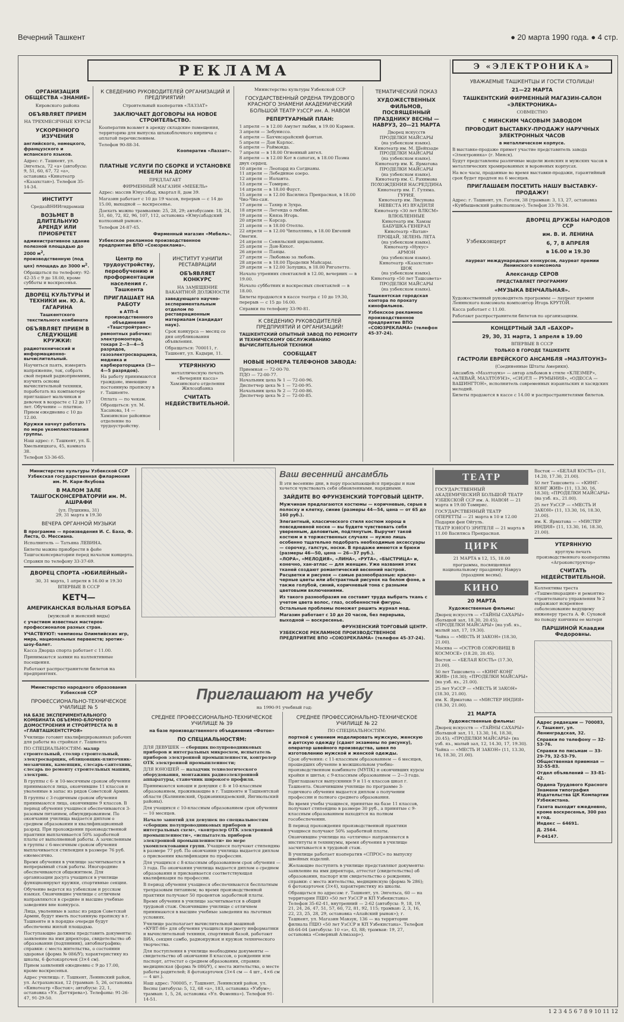Вечерний Ташкент ● 20 марта 1990 года. ● 4 стр.
РЕКЛАМА
ОРГАНИЗАЦИЯ ОБЩЕСТВА «ЗНАНИЕ»
Кировского района
ОБЪЯВЛЯЕТ ПРИЕМ
НА ТРЕХМЕСЯЧНЫЕ КУРСЫ
УСКОРЕННОГО ИЗУЧЕНИЯ
английского, немецкого, французского и испанского языков.
Адрес: г. Ташкент, ул. Энгельса, 72 «а» (автобусы: 9, 51, 60, 67, 72 «а», остановка «Кинотеатр «Казахстан»). Телефон 35-14-34.
ИНСТИТУТ
СредазВНИИгидромаш
ВОЗЬМЕТ В ДЛИТЕЛЬНУЮ АРЕНДУ ИЛИ ПРИОБРЕТЕТ
административное здание полезной площадью до 2000 м<sup>2</sup>, производственную (под цех) площадь до 3000 м<sup>2</sup>.
Обращаться по телефону: 92-42-35 с 9 до 18.00, кроме субботы и воскресенья.
ДВОРЕЦ КУЛЬТУРЫ И ТЕХНИКИ им. Ю. А. ГАГАРИНА
Ташкентского текстильного комбината
ОБЪЯВЛЯЕТ ПРИЕМ В СЛЕДУЮЩИЕ КРУЖКИ:
радиотехнический и информационно-вычислительный.
Научиться паять, измерить напряжение, ток, собрать свой первый радиоприемник, изучить основы вычислительной техники, поработать на компьютере приглашает мальчиков и девочек в возрасте с 12 до 17 лет. Обучение — платное. Прием ежедневно с 10 до 12.00.
Кружки начнут работать по мере укомплектования группы.
Наш адрес: г. Ташкент, ул. Б. Хмельницкого, 45, комната 38.
Телефон 53-36-65.
К СВЕДЕНИЮ РУКОВОДИТЕЛЕЙ ОРГАНИЗАЦИЙ И ПРЕДПРИЯТИЙ!
Строительный кооператив «ЛАЗЗАТ»
ЗАКЛЮЧАЕТ ДОГОВОРЫ НА НОВОЕ СТРОИТЕЛЬСТВО.
Кооператив возьмет в аренду складские помещения, территорию для выпуска шлакоблочного кирпича с оплатой перечислением.
Телефон 90-88-34.
Кооператив «Лаззат».
ПЛАТНЫЕ УСЛУГИ ПО СБОРКЕ И УСТАНОВКЕ МЕБЕЛИ НА ДОМУ
ПРЕДЛАГАЕТ
ФИРМЕННЫЙ МАГАЗИН «МЕБЕЛЬ»
Адрес: массив Юнусабад, квартал 8, дом 39.
Магазин работает с 10 до 19 часов, перерыв — с 14 до 15.00, выходной — воскресенье.
Доехать можно трамваями: 25, 28, 29; автобусами: 18, 24, 51, 60, 72, 82, 96, 107, 112, остановка «Юнусабадский колхозный рынок».
Телефон 24-87-45.
Фирменный магазин «Мебель».
Узбекское рекламное производственное предприятие ВПО «Союзреклама».
Центр по трудоустройству, переобучению и профориентации населения г. Ташкента
ПРИГЛАШАЕТ НА РАБОТУ
в АТП-4 производственного объединения «Ташстройтранс»
ремонтных рабочих: электромонтера, токаря 2—3—4—5 разрядов, газоэлектросварщика, медника и карбюраторщика (3—4—5 разрядов).
На работу принимаются граждане, имеющие постоянную прописку в г. Ташкенте.
Оплата — по чекам.
Обращаться: ул. М. Хасанова, 14 — Хамзинское районное отделение по трудоустройству.
ИНСТИТУТ УзНИПИ РЕСТАВРАЦИИ
ОБЪЯВЛЯЕТ КОНКУРС
НА ЗАМЕЩЕНИЕ ВАКАНТНОЙ ДОЛЖНОСТИ
заведующего научно-экспериментальным отделом по реставрационным материалам (кандидат наук).
Срок конкурса — месяц со дня опубликования объявления.
Обращаться: 700011, г. Ташкент, ул. Кадыри, 11.
УТЕРЯННУЮ
металлическую печать «Вечерняя касса» Хамзинского отделения Жилсоцбанка
СЧИТАТЬ НЕДЕЙСТВИТЕЛЬНОЙ.
Министерство культуры Узбекской ССР
ГОСУДАРСТВЕННЫЙ ОРДЕНА ТРУДОВОГО КРАСНОГО ЗНАМЕНИ АКАДЕМИЧЕСКИЙ БОЛЬШОЙ ТЕАТР УзССР им. А. НАВОИ
РЕПЕРТУАРНЫЙ ПЛАН:
1 апреля — в 12.00 Амулет любви, в 19.00 Кармен.
3 апреля — Зебуниссо.
4 апреля — Бахчисарайский фонтан.
5 апреля — Дон Карлос.
6 апреля — Раймонда.
7 апреля — в 18.00 Огненный ангел.
8 апреля — в 12.00 Кот в сапогах, в 18.00 Поэма двух сердец.
10 апреля — Леопард из Согдианы.
11 апреля — Лебединое озеро.
12 апреля — Иоланта.
13 апреля — Томирис.
14 апреля — в 18.00 Фауст.
15 апреля — в 12.00 Василиса Прекрасная, в 18.00 Чио-Чио-сан.
17 апреля — Тахир и Зухра.
18 апреля — Легенда о любви.
19 апреля — Князь Игорь.
20 апреля — Корсар.
21 апреля — в 18.00 Отелло.
22 апреля — в 12.00 Чиполлино, в 18.00 Евгений Онегин.
24 апреля — Севильский цирюльник.
25 апреля — Дон-Кихот.
26 апреля — Паяцы.
27 апреля — Любовью за любовь.
28 апреля — в 18.00 Проделки Майсары.
29 апреля — в 12.00 Золушка, в 18.00 Риголетто.
Начало утренних спектаклей в 12.00, вечерних — в 19.00.
Начало субботних и воскресных спектаклей — в 18.00.
Билеты продаются в кассе театра с 10 до 19.30, перерыв — с 15 до 16.00.
Справки по телефону 33-90-81.
К СВЕДЕНИЮ РУКОВОДИТЕЛЕЙ ПРЕДПРИЯТИЙ И ОРГАНИЗАЦИЙ!
ТАШКЕНТСКИЙ ОПЫТНЫЙ ЗАВОД ПО РЕМОНТУ И ТЕХНИЧЕСКОМУ ОБСЛУЖИВАНИЮ ВЫЧИСЛИТЕЛЬНОЙ ТЕХНИКИ
СООБЩАЕТ
НОВЫЕ НОМЕРА ТЕЛЕФОНОВ ЗАВОДА:
Приемная — 72-00-70.
ПДО — 72-00-77.
Начальник цеха № 1 — 72-00-96.
Диспетчер цеха № 1 — 72-00-95.
Начальник цеха № 2 — 72-00-86.
Диспетчер цеха № 2 — 72-00-85.
ТЕМАТИЧЕСКИЙ ПОКАЗ
ХУДОЖЕСТВЕННЫХ ФИЛЬМОВ, ПОСВЯЩЕННЫЙ ПРАЗДНИКУ ВЕСНЫ — НАВРУЗ, 20—21 МАРТА
Дворец искусств
ПРОДЕЛКИ МАЙСАРЫ
(на узбекском языке).
Кинотеатр им. М. Шейхзаде
ПРОДЕЛКИ МАЙСАРЫ
(на узбекском языке).
Кинотеатр им. К. Ярматова
ПРОДЕЛКИ МАЙСАРЫ
(на узбекском языке).
Кинотеатр им. С. Рахимова
ПОХОЖДЕНИЯ НАСРЕДДИНА
Кинотеатр им. Г. Гуляма.
ГУРИЯ.
Кинотеатр им. Лисунова
НЕВЕСТА ИЗ ВУАДИЛЯ
Кинотеатр «30 лет ВЛКСМ»
ВЛЮБЛЕННЫЕ
Кинотеатр им. Хамзы
БАБУШКА-ГЕНЕРАЛ
Кинотеатр «Ватан»
ПРОЩАЙ, ЗЕЛЕНЬ ЛЕТА
(на узбекском языке).
Кинотеатр «Нукус»
АРМОН
(на узбекском языке).
Кинотеатр «Казахстан»
ШОК
(на узбекском языке).
Кинотеатр «50 лет Ташсовета»
ПРОДЕЛКИ МАЙСАРЫ
(на узбекском языке).
Ташкентская городская контора по прокату кинофильмов.
Узбекское рекламное производственное предприятие ВПО «СОЮЗРЕКЛАМА» (телефон 45-37-24).
Э «ЭЛЕКТРОНИКА»
УВАЖАЕМЫЕ ТАШКЕНТЦЫ И ГОСТИ СТОЛИЦЫ!
21—22 МАРТА
ТАШКЕНТСКИЙ ФИРМЕННЫЙ МАГАЗИН-САЛОН «ЭЛЕКТРОНИКА»
СОВМЕСТНО
С МИНСКИМ ЧАСОВЫМ ЗАВОДОМ
ПРОВОДИТ ВЫСТАВКУ-ПРОДАЖУ НАРУЧНЫХ ЭЛЕКТРОННЫХ ЧАСОВ
в металлическом корпусе.
В выставке-продаже примет участие представитель завода «Электроника» (г. Минск).
Будут представлены различные модели женских и мужских часов в металлических хромированных и вороненых корпусах.
На все часы, проданные во время выставки-продажи, гарантийный срок будет продлен на 6 месяцев.
ПРИГЛАШАЕМ ПОСЕТИТЬ НАШУ ВЫСТАВКУ-ПРОДАЖУ!
Адрес: г. Ташкент, ул. Гоголя, 38 (трамваи: 3, 13, 27, остановка «Куйбышевский райисполком»). Телефон 33-78-34.
Узбекконцерт
ДВОРЕЦ ДРУЖБЫ НАРОДОВ ССР
им. В. И. ЛЕНИНА
6, 7, 8 АПРЕЛЯ
в 16.00 и 19.30
лауреат международных конкурсов, лауреат премии Ленинского комсомола
Александр СЕРОВ
ПРЕДСТАВЛЯЕТ ПРОГРАММУ
«МУЗЫКА ВЕНЧАЛЬНАЯ».
Художественный руководитель программы — лауреат премии Ленинского комсомола композитор Игорь КРУТОЙ.
Касса работает с 11.00.
Работают распространители билетов по организациям.
КОНЦЕРТНЫЙ ЗАЛ «БАХОР»
29, 30, 31 марта, 1 апреля в 19.00
ВПЕРВЫЕ В СССР
ТОЛЬКО В ГОРОДЕ ТАШКЕНТЕ
ГАСТРОЛИ ЕВРЕЙСКОГО АНСАМБЛЯ «МАЗЛТОУНЗ»
(Соединенные Штаты Америки).
Ансамбль «Мазлтоунз» — автор альбомов в стиле «КЛЕЗМЕР», «АЛЕВАЙ, МАЗЛТОУНЗ», «СИЭТЛ — РУМЫНИЯ», «ОДЕССА — ВАШИНГТОН», исполнитель современных израильских и хасидских мелодий.
Билеты продаются в кассе с 14.00 и распространителями билетов.
Министерство культуры Узбекской ССР
Узбекская государственная филармония им. М. Кари-Якубова
В МАЛОМ ЗАЛЕ ТАШГОСКОНСЕРВАТОРИИ им. М. АШРАФИ
(ул. Пушкина, 31)
29, 31 марта в 19.30
ВЕЧЕРА ОРГАННОЙ МУЗЫКИ
В программе — произведения И. С. Баха, Ф. Листа, О. Мессиана.
Исполнитель — Татьяна ЛЕВИНА.
Билеты можно приобрести в фойе Ташгосконсерватории перед началом концерта.
Справки по телефону 33-37-69.
ДВОРЕЦ СПОРТА «ЮБИЛЕЙНЫЙ»
30, 31 марта, 1 апреля в 16.00 и 19.30
ВПЕРВЫЕ В СССР
КЕТЧ—
АМЕРИКАНСКАЯ ВОЛЬНАЯ БОРЬБА
(мужской и женский виды)
с участием известных мастеров-профессионалов разных стран.
УЧАСТВУЮТ: чемпионы Олимпийских игр, мира, национальных первенств; эротик-шоу-балет.
Касса Дворца спорта работает с 11.00.
Принимаются заявки на коллективные посещения.
Работают распространители билетов на предприятиях.
Ваш весенний ансамбль
В эти весенние дни, в пору просыпающейся природы и нам хочется чувствовать себя обновленными, нарядными.
ЗАЙДИТЕ ВО ФРУНЗЕНСКИЙ ТОРГОВЫЙ ЦЕНТР.
Мужчинам предлагаются костюмы — коричневые, серые в полоску и клетку, синие (размеры 44—54, цена — от 65 до 160 руб.).
Элегантный, классического стиля костюм хорош в повседневной носке — вы будете чувствовать себя уверенным, деловитым, подтянутым. Выручит такой костюм и в торжественных случаях — нужно лишь особенно тщательно подобрать необходимые аксессуары — сорочку, галстук, носки. В продаже имеются и брюки (размеры 46—50, цена — 26—37 руб.).
«ЛОРА», «МЕЛОДИЯ», «ЛИНА», «РУТА», «БЫСТРИЦА» и, конечно, хан-атлас — для женщин. Уже названия этих тканей создают романтический весенний настрой. Расцветки и рисунок — самые разнообразные: красно-черные цветы или абстрактный рисунок на белом фоне, а также голубой, синий, коричневый тона с разными цветовыми включениями.
Из такого разнообразия не составит труда выбрать ткань с учетом цвета волос, глаз, особенностей фигуры.
Остальные проблемы поможет решить журнал мод.
Магазин работает с 10 до 20 часов, без перерыва, выходной — воскресенье.
ФРУНЗЕНСКИЙ ТОРГОВЫЙ ЦЕНТР.
УЗБЕКСКОЕ РЕКЛАМНОЕ ПРОИЗВОДСТВЕННОЕ ПРЕДПРИЯТИЕ ВПО «СОЮЗРЕКЛАМА» (телефон 45-37-24).
Министерство народного образования Узбекской ССР
ПРОФЕССИОНАЛЬНО-ТЕХНИЧЕСКОЕ УЧИЛИЩЕ № 5
НА БАЗЕ ЭКСПЕРИМЕНТАЛЬНОГО КОМБИНАТА ОБЪЕМНО-БЛОЧНОГО ДОМОСТРОЕНИЯ И СТРОЙТРЕСТА № 8 «ГЛАВТАШКЕНТСТРОЯ»
Училище готовит квалифицированных рабочих для работы на стройках г. Ташкента
ПО СПЕЦИАЛЬНОСТЯМ: маляр строительный, столяр строительный, электросварщик, облицовщик-плиточник-мозаичник, каменщик, слесарь-сантехник, слесарь по ремонту строительных машин, электрик.
В группы с 6- и 10-месячным сроком обучения принимаются лица, окончившие 11 классов и уволенные в запас из рядов Советской Армии.
В группы с 3-годичным сроком обучения принимаются лица, окончившие 9 классов. В период обучения учащиеся обеспечиваются 3-разовым питанием, обмундированием. По окончании училища выдается диплом о среднем образовании и квалификационный разряд. При прохождении производственной практики выплачивается 50% заработной платы от выполненной работы. А зачисленным в группы с 6-месячным сроком обучения выплачивается стипендия в размере 76 руб. ежемесячно.
Время обучения в училище засчитывается в непрерывный стаж работы. Иногородние обеспечиваются общежитием. Для организации досуга учащихся в училище функционируют кружки, спортивные секции.
Обучение ведется на узбекском и русском языках. Окончившие училище с отличием направляются в средние и высшие учебные заведения вне конкурса.
Лица, уволенные в запас из рядов Советской Армии, будут иметь постоянную прописку в г. Ташкенте и в порядке очереди будут обеспечены жилой площадью.
Поступающие должны представить документы: заявление на имя директора, свидетельство об образовании (подлинник), автобиографию; справки: с места жительства, о состоянии здоровья (форма № 086/У); характеристику из школы, 6 фотокарточек (3×4 см).
Прием заявлений ежедневно с 9 до 17.00, кроме воскресенья.
Адрес училища: г. Ташкент, Ленинский район, ул. Астраханская, 12 (трамваи: 5, 26, остановка «Кинотеатр «Восток»; автобусы: 22, 1, остановка «Ул. Дегтярева»). Телефоны: 91-26-47, 91-29-50.
Приглашают на учебу
на 1990-91 учебный год:
СРЕДНЕЕ ПРОФЕССИОНАЛЬНО-ТЕХНИЧЕСКОЕ УЧИЛИЩЕ № 39
на базе производственного объединения «Фотон»
ПО СПЕЦИАЛЬНОСТЯМ:
ДЛЯ ДЕВУШЕК — сборщик полупроводниковых приборов и интегральных микросхем, испытатель приборов электронной промышленности, контролер ОТК электронной промышленности;
ДЛЯ ЮНОШЕЙ — наладчик технологического оборудования, монтажник радиоэлектронной аппаратуры, станочник широкого профиля.
Принимаются юноши и девушки с 8- и 10-классным образованием, проживающие в г. Ташкенте и Ташкентской области (Калининский, Орджоникидзевский, Янгиюльский районы).
Для учащихся с 10-классным образованием срок обучения — 10 месяцев.
Начало занятий для девушек по специальностям «сборщик полупроводниковых приборов и интегральных схем», «контролер ОТК электронной промышленности», «испытатель приборов электронной промышленности» по мере укомплектования групп. Учащиеся получают стипендию в размере 77 руб. По окончании училища выдается диплом о присвоении квалификации по профессии.
Для учащихся с 8-классным образованием срок обучения — 3 года. По окончании училища выдается диплом о среднем образовании и присваивается соответствующая квалификация по профессии.
В период обучения учащиеся обеспечиваются бесплатным трехразовым питанием; во время производственной практики получают 50 процентов заработной платы.
Время обучения в училище засчитывается в общий трудовой стаж. Окончившие училище с отличием принимаются в высшие учебные заведения на льготных условиях.
Училище располагает вычислительной машиной «КУВТ-86» для обучения учащихся предмету информатики и вычислительной техники, спортивной базой, работают ВИА, секции самбо, радиокружок и кружок технического творчества.
Для поступления в училище необходимы документы — свидетельство об окончании 8 классов, о рождении или паспорт, аттестат о среднем образовании, справки: медицинская (форма № 086/У), с места жительства, о месте работы родителей; 8 фотокарточек (3×4 см — 4 шт., 4×6 см — 4 шт.).
Наш адрес: 700005, г. Ташкент, Ленинский район, ул. Весны (автобусы: 5, 12, 68 «а», 183, остановка «Узбум»; трамваи: 1, 5, 26, остановка «Ул. Фоменко»). Телефон 91-14-51.
СРЕДНЕЕ ПРОФЕССИОНАЛЬНО-ТЕХНИЧЕСКОЕ УЧИЛИЩЕ № 22
ПО СПЕЦИАЛЬНОСТЯМ:
портной с умением моделировать мужскую, женскую и детскую одежду (сдают экзамены по рисунку), оператор швейного производства, швея по изготовлению мужской и женской одежды.
Срок обучения: с 11-классным образованием — 6 месяцев, прошедших обучение в межшкольном учебно-производственном комбинате (МУПК) и окончивших курсы кройки и шитья; с 9-классным образованием — 2—3 года.
Приглашаются выпускники 9 и 11-х классов школ г. Ташкента. Окончившим училище по программе 3-годичного обучения выдается диплом о получении профессии и полного среднего образования.
Во время учебы учащиеся, принятые на базе 11 классов, получают стипендию в размере 30 руб., а принятые с 9-классным образованием находятся на полном гособеспечении.
В период прохождения производственной практики учащиеся получают 50% заработной платы.
Окончившие училище на «отлично» направляются в институты и техникумы, время обучения в училище засчитывается в трудовой стаж.
В училище работает кооператив «СПРОС» по выпуску швейных изделий.
Желающие поступить в училище представляют документы: заявление на имя директора, аттестат (свидетельство) об образовании, паспорт или свидетельство о рождении, справки: с места жительства, медицинскую (форма № 286); 6 фотокарточек (3×4), характеристику из школы.
Обращаться по адресам: г. Ташкент, ул. Энгельса, 60 — на территории ПШО «50 лет УзССР и КП Узбекистана». Телефон 35-62-41, внутренний — 2-62 (автобусы: 9, 18, 19, 21, 24, 26, 47, 51, 57, 60, 72, 81, 92, 115; трамваи: 2, 3, 16, 22, 23, 25, 28, 29, остановка «Алайский рынок»); г. Ташкент, ул. Магазин Мавзук, 136 — на территории филиала ПШО «50 лет УзССР и КП Узбекистана». Телефон 48-64-04 (автобусы: 10 «э», 43, 88; трамваи: 19, 27, остановка «Северный Алмазар»).
ТЕАТР
ГОСУДАРСТВЕННЫЙ АКАДЕМИЧЕСКИЙ БОЛЬШОЙ ТЕАТР УЗБЕКСКОЙ ССР им. А. НАВОИ — 21 марта в 19.00 Томирис.
ГОСУДАРСТВЕННЫЙ ТЕАТР ОПЕРЕТТЫ — 21 марта в 10 и 12.00 Подарки феи Ойгуль.
ТЕАТР ЮНОГО ЗРИТЕЛЯ — 21 марта в 11.00 Василиса Прекрасная.
ЦИРК
21 МАРТА в 12, 15, 18.00
программа, посвященная национальному празднику Навруз (праздник весны).
КИНО
20 МАРТА
Художественные фильмы:
Дворец искусств — «ТАЙНЫ САХАРЫ» (большой зал, 18.30, 20.45); «ПРОДЕЛКИ МАЙСАРЫ» (на узб. яз., малый зал, 17, 19.30).
Чайка — «МЕСТЬ И ЗАКОН» (18.30, 21.00).
Москва — «ОСТРОВ СОКРОВИЩ В КОСМОСЕ» (18.20, 20.45).
Восток — «БЕЛАЯ КОСТЬ» (17.30, 21.00).
50 лет Ташсовета — «КИНГ-КОНГ ЖИВ» (18.30); «ПРОДЕЛКИ МАЙСАРЫ» (на узб. яз., 21.00).
25 лет УзССР — «МЕСТЬ И ЗАКОН» (18.30, 21.00).
им. К. Ярматова — «МИСТЕР ИНДИЯ» (18.30, 21.00).
21 МАРТА
Художественные фильмы:
Дворец искусств — «ТАЙНЫ САХАРЫ» (большой зал, 11, 13.30, 16, 18.30, 20.45); «ПРОДЕЛКИ МАЙСАРЫ» (на узб. яз., малый зал, 12, 14.30, 17, 19.30).
Чайка — «МЕСТЬ И ЗАКОН» (11, 13.30, 16, 18.30, 21.00).
Восток — «БЕЛАЯ КОСТЬ» (11, 14.20, 17.30, 21.00).
50 лет Ташсовета — «КИНГ-КОНГ ЖИВ» (11, 13.30, 16, 18.30); «ПРОДЕЛКИ МАЙСАРЫ» (на узб. яз., 21.00).
25 лет УзССР — «МЕСТЬ И ЗАКОН» (11, 13.30, 16, 18.30, 21.00).
им. К. Ярматова — «МИСТЕР ИНДИЯ» (11, 13.30, 16, 18.30, 21.00).
УТЕРЯННУЮ
круглую печать производственного кооператива «Агроконструктор»
СЧИТАТЬ НЕДЕЙСТВИТЕЛЬНОЙ.
Коллективы треста «Ташмелиорации» и ремонтно-строительного управления № 2 выражают искреннее соболезнование ведущему инженеру треста А. Ф. Суховой по поводу кончины ее матери
ПАРШИНОЙ Клавдии Федоровны.
Адрес редакции — 700083, г. Ташкент, ул. Ленинградская, 32.
Справки по телефону — 32-53-76.
Справки по письмам — 33-29-79, 32-53-79. Общественная приемная — 32-55-83.
Отдел объявлений — 33-81-42.
Ордена Трудового Красного Знамени типография Издательства ЦК Компартии Узбекистана.
Газета выходит ежедневно, кроме воскресенья, 300 раз в год.
Индекс — 64691.
Д. 2564.
Р-04147.
1 2 3 4 5 6 7 8 9 10 11 12